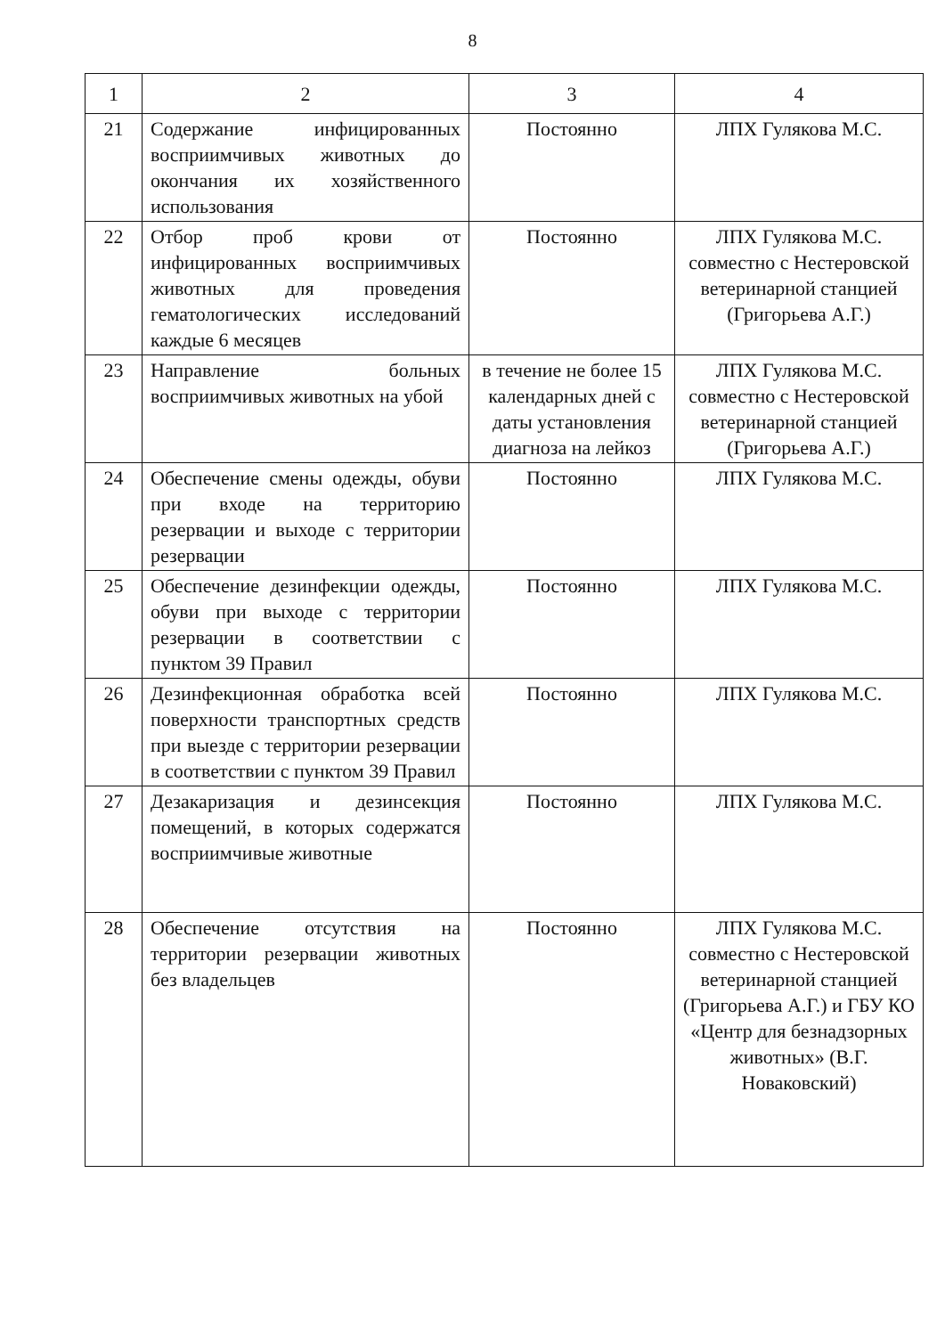8
| 1 | 2 | 3 | 4 |
| --- | --- | --- | --- |
| 21 | Содержание инфицированных восприимчивых животных до окончания их хозяйственного использования | Постоянно | ЛПХ Гулякова М.С. |
| 22 | Отбор проб крови от инфицированных восприимчивых животных для проведения гематологических исследований каждые 6 месяцев | Постоянно | ЛПХ Гулякова М.С. совместно с Нестеровской ветеринарной станцией (Григорьева А.Г.) |
| 23 | Направление больных восприимчивых животных на убой | в течение не более 15 календарных дней с даты установления диагноза на лейкоз | ЛПХ Гулякова М.С. совместно с Нестеровской ветеринарной станцией (Григорьева А.Г.) |
| 24 | Обеспечение смены одежды, обуви при входе на территорию резервации и выходе с территории резервации | Постоянно | ЛПХ Гулякова М.С. |
| 25 | Обеспечение дезинфекции одежды, обуви при выходе с территории резервации в соответствии с пунктом 39 Правил | Постоянно | ЛПХ Гулякова М.С. |
| 26 | Дезинфекционная обработка всей поверхности транспортных средств при выезде с территории резервации в соответствии с пунктом 39 Правил | Постоянно | ЛПХ Гулякова М.С. |
| 27 | Дезакаризация и дезинсекция помещений, в которых содержатся восприимчивые животные | Постоянно | ЛПХ Гулякова М.С. |
| 28 | Обеспечение отсутствия на территории резервации животных без владельцев | Постоянно | ЛПХ Гулякова М.С. совместно с Нестеровской ветеринарной станцией (Григорьева А.Г.) и ГБУ КО «Центр для безнадзорных животных» (В.Г. Новаковский) |